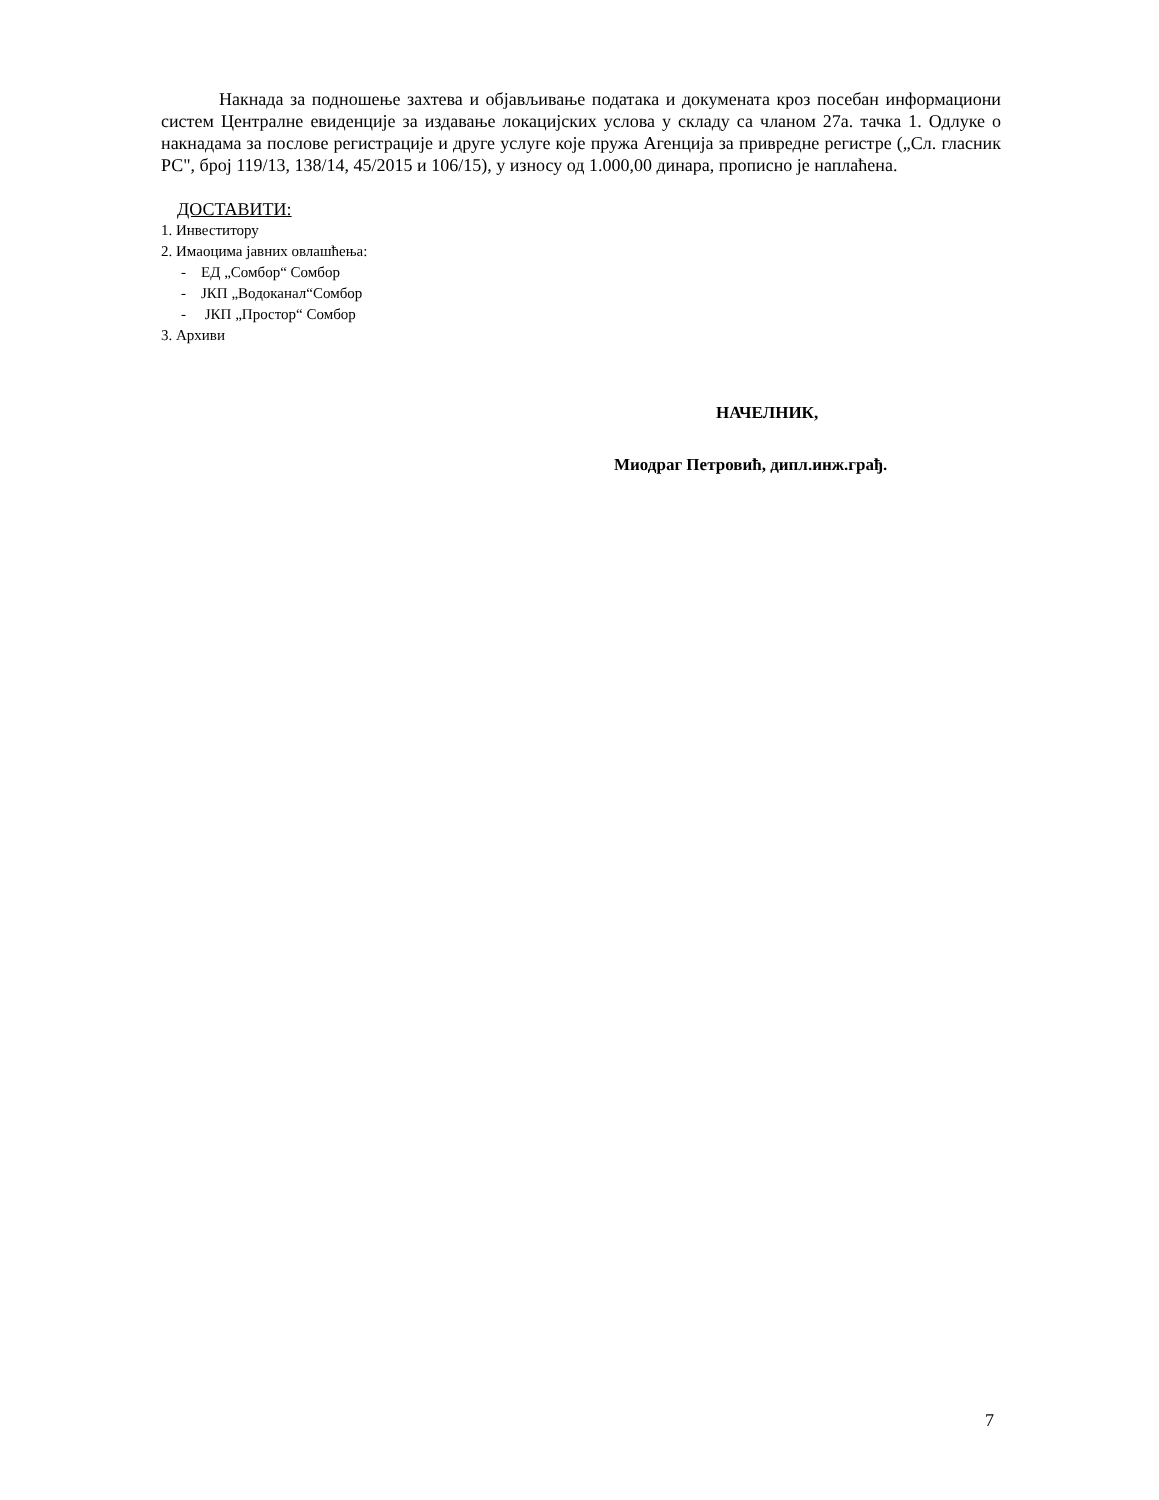Накнада за подношење захтева и објављивање података и докумената кроз посебан информациони систем Централне евиденције за издавање локацијских услова у складу са чланом 27а. тачка 1. Одлуке о накнадама за послове регистрације и друге услуге које пружа Агенција за привредне регистре („Сл. гласник РС", број 119/13, 138/14, 45/2015 и 106/15), у износу од 1.000,00 динара, прописно је наплаћена.
ДОСТАВИТИ:
1. Инвеститору
2. Имаоцима јавних овлашћења:
- ЕД „Сомбор“ Сомбор
- ЈКП „Водоканал“Сомбор
- ЈКП „Простор“ Сомбор
3. Архиви
НАЧЕЛНИК,
Миодраг Петровић, дипл.инж.грађ.
7